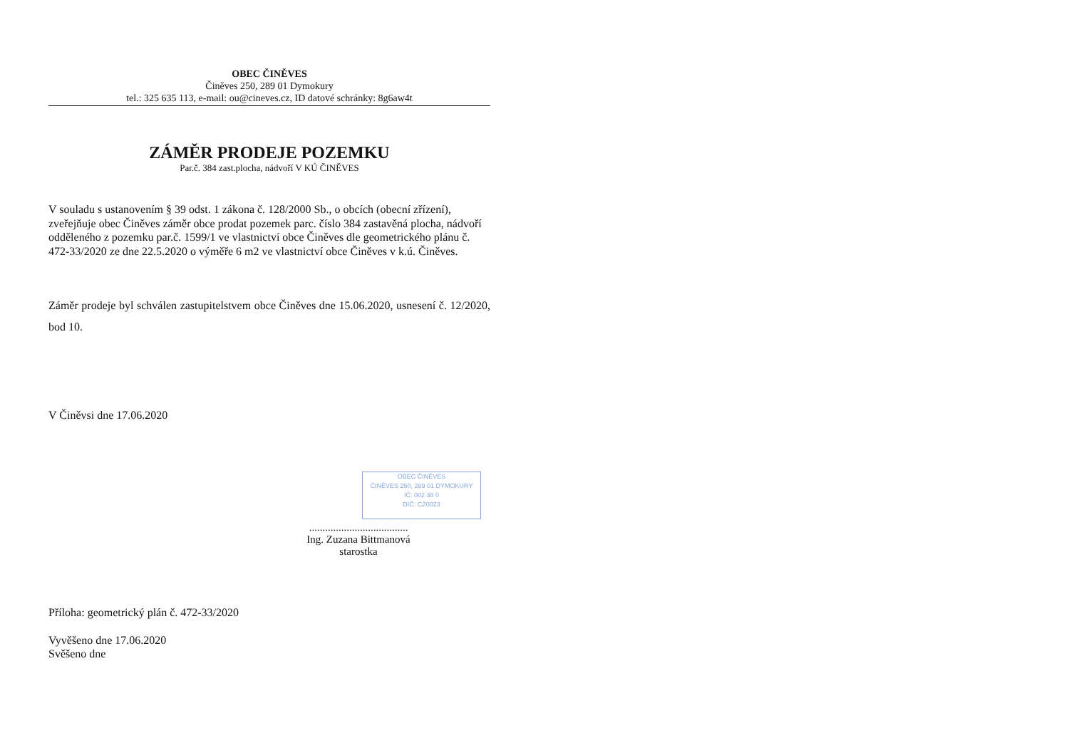OBEC ČINĚVES
Činěves 250, 289 01 Dymokury
tel.: 325 635 113, e-mail: ou@cineves.cz, ID datové schránky: 8g6aw4t
ZÁMĚR PRODEJE POZEMKU
Par.č. 384 zast.plocha, nádvoří V KÚ ČINĚVES
V souladu s ustanovením § 39 odst. 1 zákona č. 128/2000 Sb., o obcích (obecní zřízení), zveřejňuje obec Činěves záměr obce prodat pozemek parc. číslo 384 zastavěná plocha, nádvoří odděleného z pozemku par.č. 1599/1 ve vlastnictví obce Činěves dle geometrického plánu č. 472-33/2020 ze dne 22.5.2020 o výměře 6 m2 ve vlastnictví obce Činěves v k.ú. Činěves.
Záměr prodeje byl schválen zastupitelstvem obce Činěves dne 15.06.2020, usnesení č. 12/2020, bod 10.
V Činěvsi dne 17.06.2020
OBEC ČINĚVES
ČINĚVES 250, 289 01 DYMOKURY
IČ: 002 38 0
DIČ: CZ0023
.....................................
Ing. Zuzana Bittmanová
starostka
Příloha: geometrický plán č. 472-33/2020
Vyvěšeno dne 17.06.2020
Svěšeno dne